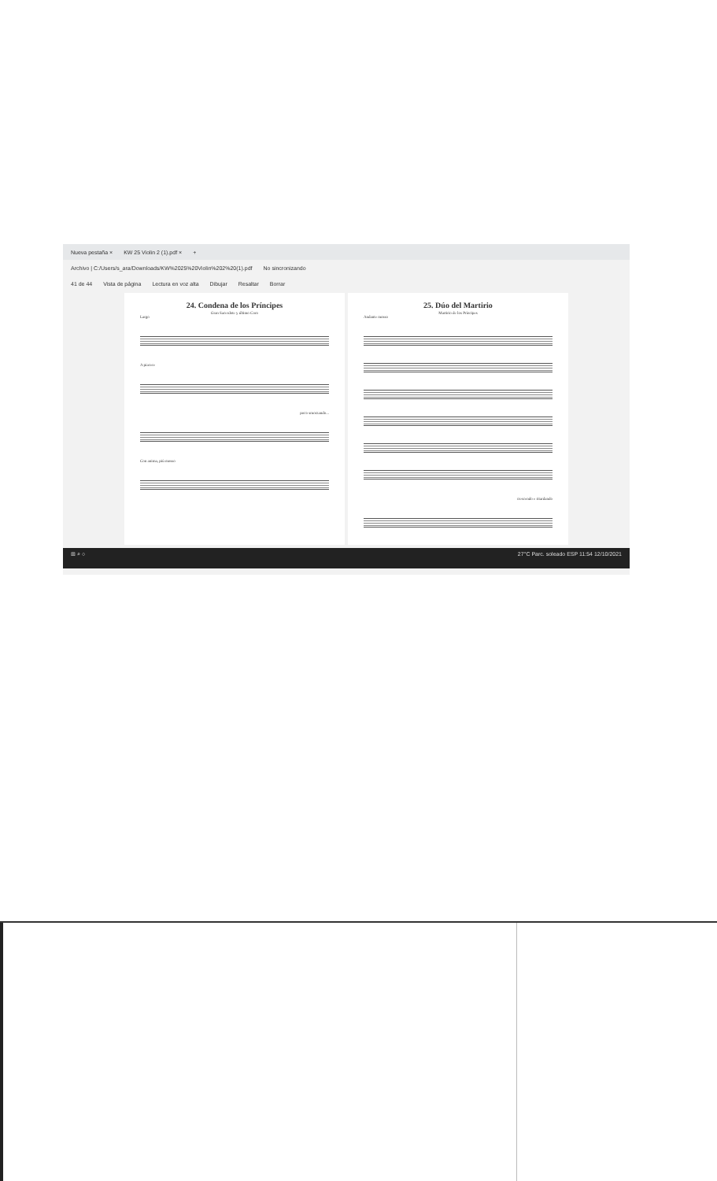Nueva pestaña × KW 25 Violin 2 (1).pdf × +
Archivo | C:/Users/s_ara/Downloads/KW%2025%20Violin%202%20(1).pdf No sincronizando
41 de 44 Vista de página Lectura en voz alta Dibujar Resaltar Borrar
24. Condena de los Príncipes
Gran Sacerdote y último Coro
Largo
A piacere
poco smorzando...
Con anima, più mosso
25. Dúo del Martirio
Martirio de los Príncipes
Andante mosso
crescendo e ritardando
⊞ ⌕ ○ 27°C Parc. soleado ESP 11:54 12/10/2021